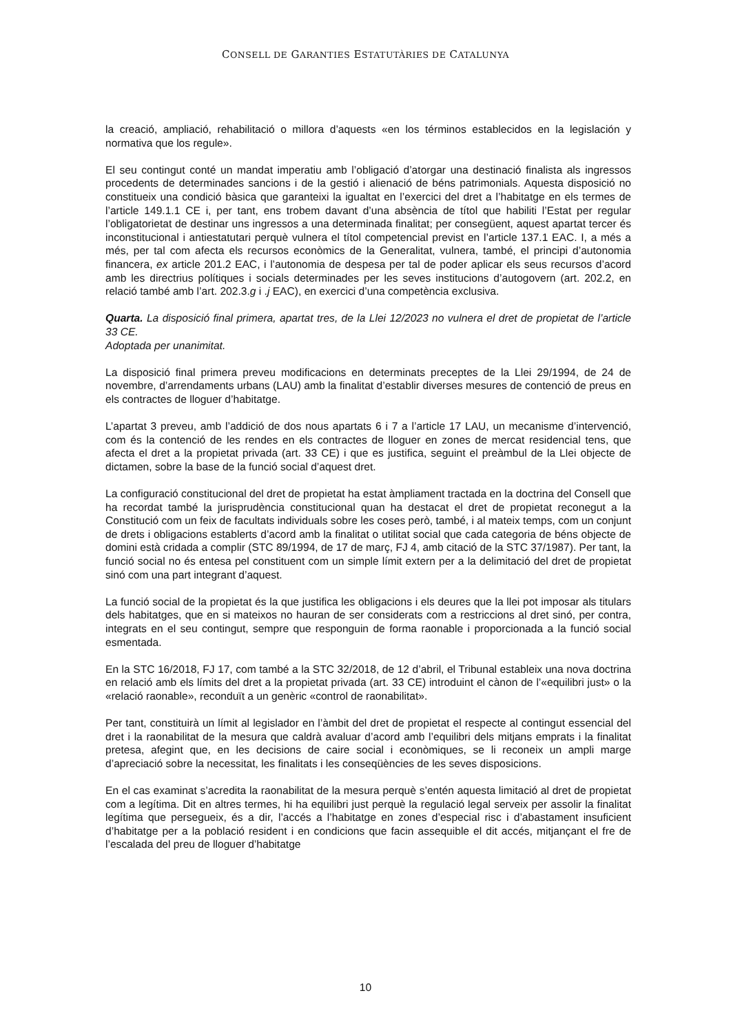CONSELL DE GARANTIES ESTATUTÀRIES DE CATALUNYA
la creació, ampliació, rehabilitació o millora d’aquests «en los términos establecidos en la legislación y normativa que los regule».
El seu contingut conté un mandat imperatiu amb l’obligació d’atorgar una destinació finalista als ingressos procedents de determinades sancions i de la gestió i alienació de béns patrimonials. Aquesta disposició no constitueix una condició bàsica que garanteixi la igualtat en l’exercici del dret a l’habitatge en els termes de l’article 149.1.1 CE i, per tant, ens trobem davant d’una absència de títol que habiliti l’Estat per regular l’obligatorietat de destinar uns ingressos a una determinada finalitat; per consegüent, aquest apartat tercer és inconstitucional i antiestatutari perquè vulnera el títol competencial previst en l’article 137.1 EAC. I, a més a més, per tal com afecta els recursos econòmics de la Generalitat, vulnera, també, el principi d’autonomia financera, ex article 201.2 EAC, i l’autonomia de despesa per tal de poder aplicar els seus recursos d’acord amb les directrius polítiques i socials determinades per les seves institucions d’autogovern (art. 202.2, en relació també amb l’art. 202.3.g i .j EAC), en exercici d’una competència exclusiva.
Quarta. La disposició final primera, apartat tres, de la Llei 12/2023 no vulnera el dret de propietat de l’article 33 CE.
Adoptada per unanimitat.
La disposició final primera preveu modificacions en determinats preceptes de la Llei 29/1994, de 24 de novembre, d’arrendaments urbans (LAU) amb la finalitat d’establir diverses mesures de contenció de preus en els contractes de lloguer d’habitatge.
L’apartat 3 preveu, amb l’addició de dos nous apartats 6 i 7 a l’article 17 LAU, un mecanisme d’intervenció, com és la contenció de les rendes en els contractes de lloguer en zones de mercat residencial tens, que afecta el dret a la propietat privada (art. 33 CE) i que es justifica, seguint el preàmbul de la Llei objecte de dictamen, sobre la base de la funció social d’aquest dret.
La configuració constitucional del dret de propietat ha estat àmpliament tractada en la doctrina del Consell que ha recordat també la jurisprudència constitucional quan ha destacat el dret de propietat reconegut a la Constitució com un feix de facultats individuals sobre les coses però, també, i al mateix temps, com un conjunt de drets i obligacions establerts d’acord amb la finalitat o utilitat social que cada categoria de béns objecte de domini està cridada a complir (STC 89/1994, de 17 de març, FJ 4, amb citació de la STC 37/1987). Per tant, la funció social no és entesa pel constituent com un simple límit extern per a la delimitació del dret de propietat sinó com una part integrant d’aquest.
La funció social de la propietat és la que justifica les obligacions i els deures que la llei pot imposar als titulars dels habitatges, que en si mateixos no hauran de ser considerats com a restriccions al dret sinó, per contra, integrats en el seu contingut, sempre que responguin de forma raonable i proporcionada a la funció social esmentada.
En la STC 16/2018, FJ 17, com també a la STC 32/2018, de 12 d’abril, el Tribunal estableix una nova doctrina en relació amb els límits del dret a la propietat privada (art. 33 CE) introduint el cànon de l’«equilibri just» o la «relació raonable», reconduït a un genèric «control de raonabilitat».
Per tant, constituirà un límit al legislador en l’àmbit del dret de propietat el respecte al contingut essencial del dret i la raonabilitat de la mesura que caldrà avaluar d’acord amb l’equilibri dels mitjans emprats i la finalitat pretesa, afegint que, en les decisions de caire social i econòmiques, se li reconeix un ampli marge d’apreciació sobre la necessitat, les finalitats i les conseqüències de les seves disposicions.
En el cas examinat s’acredita la raonabilitat de la mesura perquè s’entén aquesta limitació al dret de propietat com a legítima. Dit en altres termes, hi ha equilibri just perquè la regulació legal serveix per assolir la finalitat legítima que persegueix, és a dir, l’accés a l’habitatge en zones d’especial risc i d’abastament insuficient d’habitatge per a la població resident i en condicions que facin assequible el dit accés, mitjançant el fre de l’escalada del preu de lloguer d’habitatge
10